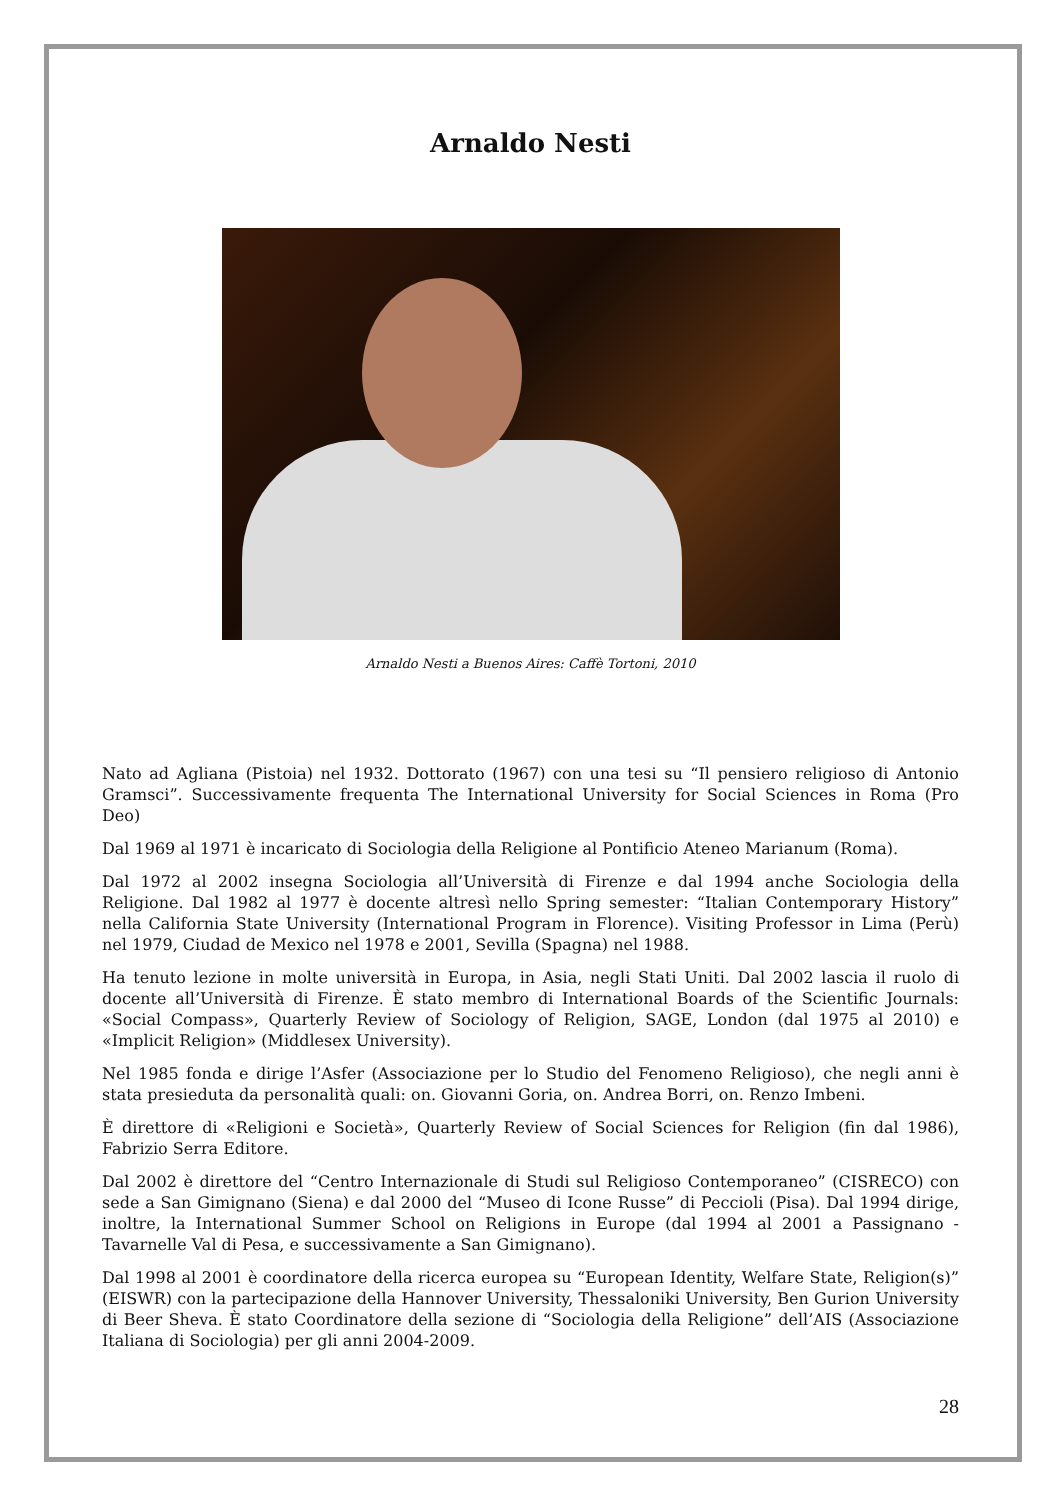Arnaldo Nesti
Arnaldo Nesti a Buenos Aires: Caffè Tortoni, 2010
Nato ad Agliana (Pistoia) nel 1932. Dottorato (1967) con una tesi su “Il pensiero religioso di Antonio Gramsci”. Successivamente frequenta The International University for Social Sciences in Roma (Pro Deo)
Dal 1969 al 1971 è incaricato di Sociologia della Religione al Pontificio Ateneo Marianum (Roma).
Dal 1972 al 2002 insegna Sociologia all’Università di Firenze e dal 1994 anche Sociologia della Religione. Dal 1982 al 1977 è docente altresì nello Spring semester: “Italian Contemporary History” nella California State University (International Program in Florence). Visiting Professor in Lima (Perù) nel 1979, Ciudad de Mexico nel 1978 e 2001, Sevilla (Spagna) nel 1988.
Ha tenuto lezione in molte università in Europa, in Asia, negli Stati Uniti. Dal 2002 lascia il ruolo di docente all’Università di Firenze. È stato membro di International Boards of the Scientific Journals: «Social Compass», Quarterly Review of Sociology of Religion, SAGE, London (dal 1975 al 2010) e «Implicit Religion» (Middlesex University).
Nel 1985 fonda e dirige l’Asfer (Associazione per lo Studio del Fenomeno Religioso), che negli anni è stata presieduta da personalità quali: on. Giovanni Goria, on. Andrea Borri, on. Renzo Imbeni.
È direttore di «Religioni e Società», Quarterly Review of Social Sciences for Religion (fin dal 1986), Fabrizio Serra Editore.
Dal 2002 è direttore del “Centro Internazionale di Studi sul Religioso Contemporaneo” (CISRECO) con sede a San Gimignano (Siena) e dal 2000 del “Museo di Icone Russe” di Peccioli (Pisa). Dal 1994 dirige, inoltre, la International Summer School on Religions in Europe (dal 1994 al 2001 a Passignano - Tavarnelle Val di Pesa, e successivamente a San Gimignano).
Dal 1998 al 2001 è coordinatore della ricerca europea su “European Identity, Welfare State, Religion(s)” (EISWR) con la partecipazione della Hannover University, Thessaloniki University, Ben Gurion University di Beer Sheva. È stato Coordinatore della sezione di “Sociologia della Religione” dell’AIS (Associazione Italiana di Sociologia) per gli anni 2004-2009.
28